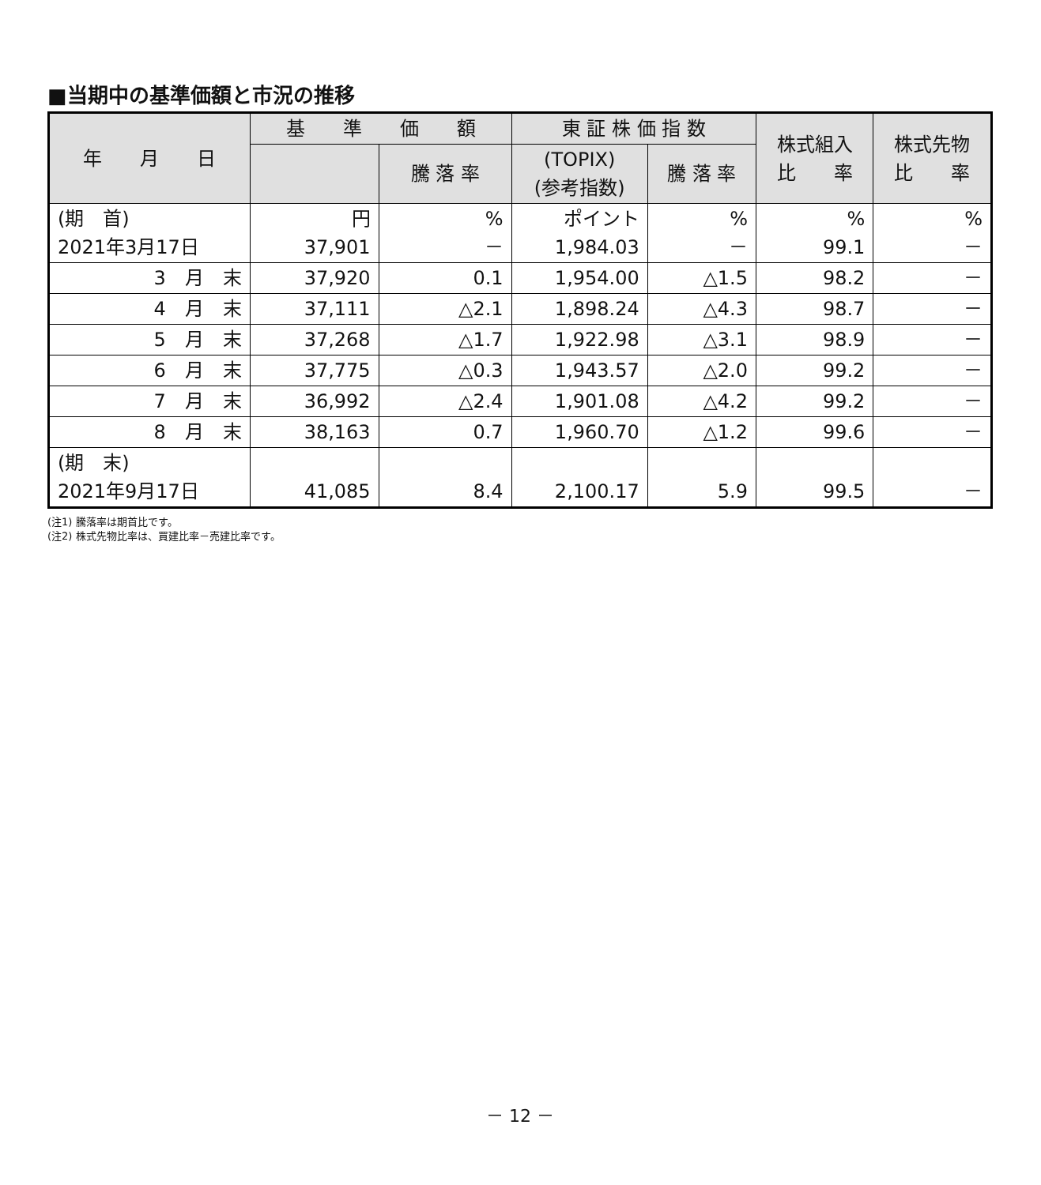■当期中の基準価額と市況の推移
| 年 月 日 | 基 準 価 額 | | 東 証 株 価 指 数 | | 株式組入 比 率 | 株式先物 比 率 |
| --- | --- | --- | --- | --- | --- | --- |
| | | 騰 落 率 | (TOPIX) (参考指数) | 騰 落 率 | | |
| (期 首) 2021年3月17日 | 円 37,901 | % － | ポイント 1,984.03 | % － | % 99.1 | % － |
| 3 月 末 | 37,920 | 0.1 | 1,954.00 | △1.5 | 98.2 | － |
| 4 月 末 | 37,111 | △2.1 | 1,898.24 | △4.3 | 98.7 | － |
| 5 月 末 | 37,268 | △1.7 | 1,922.98 | △3.1 | 98.9 | － |
| 6 月 末 | 37,775 | △0.3 | 1,943.57 | △2.0 | 99.2 | － |
| 7 月 末 | 36,992 | △2.4 | 1,901.08 | △4.2 | 99.2 | － |
| 8 月 末 | 38,163 | 0.7 | 1,960.70 | △1.2 | 99.6 | － |
| (期 末) 2021年9月17日 | 41,085 | 8.4 | 2,100.17 | 5.9 | 99.5 | － |
(注1) 騰落率は期首比です。
(注2) 株式先物比率は、買建比率－売建比率です。
－ 12 －